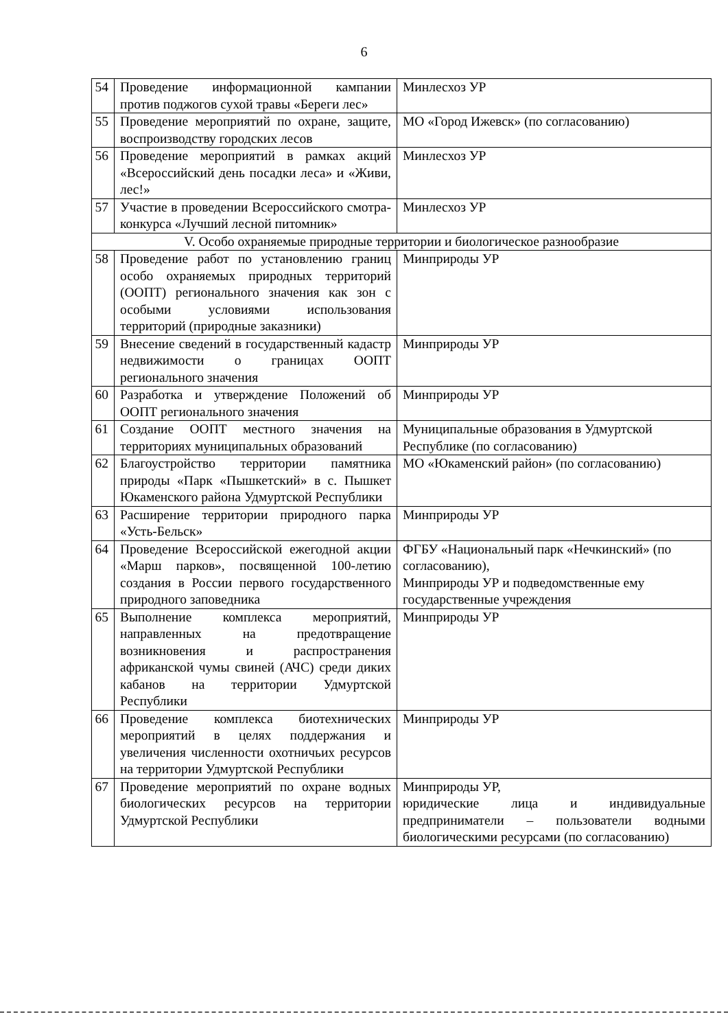6
| 54 | Проведение информационной кампании против поджогов сухой травы «Береги лес» | Минлесхоз УР |
| 55 | Проведение мероприятий по охране, защите, воспроизводству городских лесов | МО «Город Ижевск» (по согласованию) |
| 56 | Проведение мероприятий в рамках акций «Всероссийский день посадки леса» и «Живи, лес!» | Минлесхоз УР |
| 57 | Участие в проведении Всероссийского смотра-конкурса «Лучший лесной питомник» | Минлесхоз УР |
| V. Особо охраняемые природные территории и биологическое разнообразие | | |
| 58 | Проведение работ по установлению границ особо охраняемых природных территорий (ООПТ) регионального значения как зон с особыми условиями использования территорий (природные заказники) | Минприроды УР |
| 59 | Внесение сведений в государственный кадастр недвижимости о границах ООПТ регионального значения | Минприроды УР |
| 60 | Разработка и утверждение Положений об ООПТ регионального значения | Минприроды УР |
| 61 | Создание ООПТ местного значения на территориях муниципальных образований | Муниципальные образования в Удмуртской Республике (по согласованию) |
| 62 | Благоустройство территории памятника природы «Парк «Пышкетский» в с. Пышкет Юкаменского района Удмуртской Республики | МО «Юкаменский район» (по согласованию) |
| 63 | Расширение территории природного парка «Усть-Бельск» | Минприроды УР |
| 64 | Проведение Всероссийской ежегодной акции «Марш парков», посвященной 100-летию создания в России первого государственного природного заповедника | ФГБУ «Национальный парк «Нечкинский» (по согласованию), Минприроды УР и подведомственные ему государственные учреждения |
| 65 | Выполнение комплекса мероприятий, направленных на предотвращение возникновения и распространения африканской чумы свиней (АЧС) среди диких кабанов на территории Удмуртской Республики | Минприроды УР |
| 66 | Проведение комплекса биотехнических мероприятий в целях поддержания и увеличения численности охотничьих ресурсов на территории Удмуртской Республики | Минприроды УР |
| 67 | Проведение мероприятий по охране водных биологических ресурсов на территории Удмуртской Республики | Минприроды УР, юридические лица и индивидуальные предприниматели – пользователи водными биологическими ресурсами (по согласованию) |